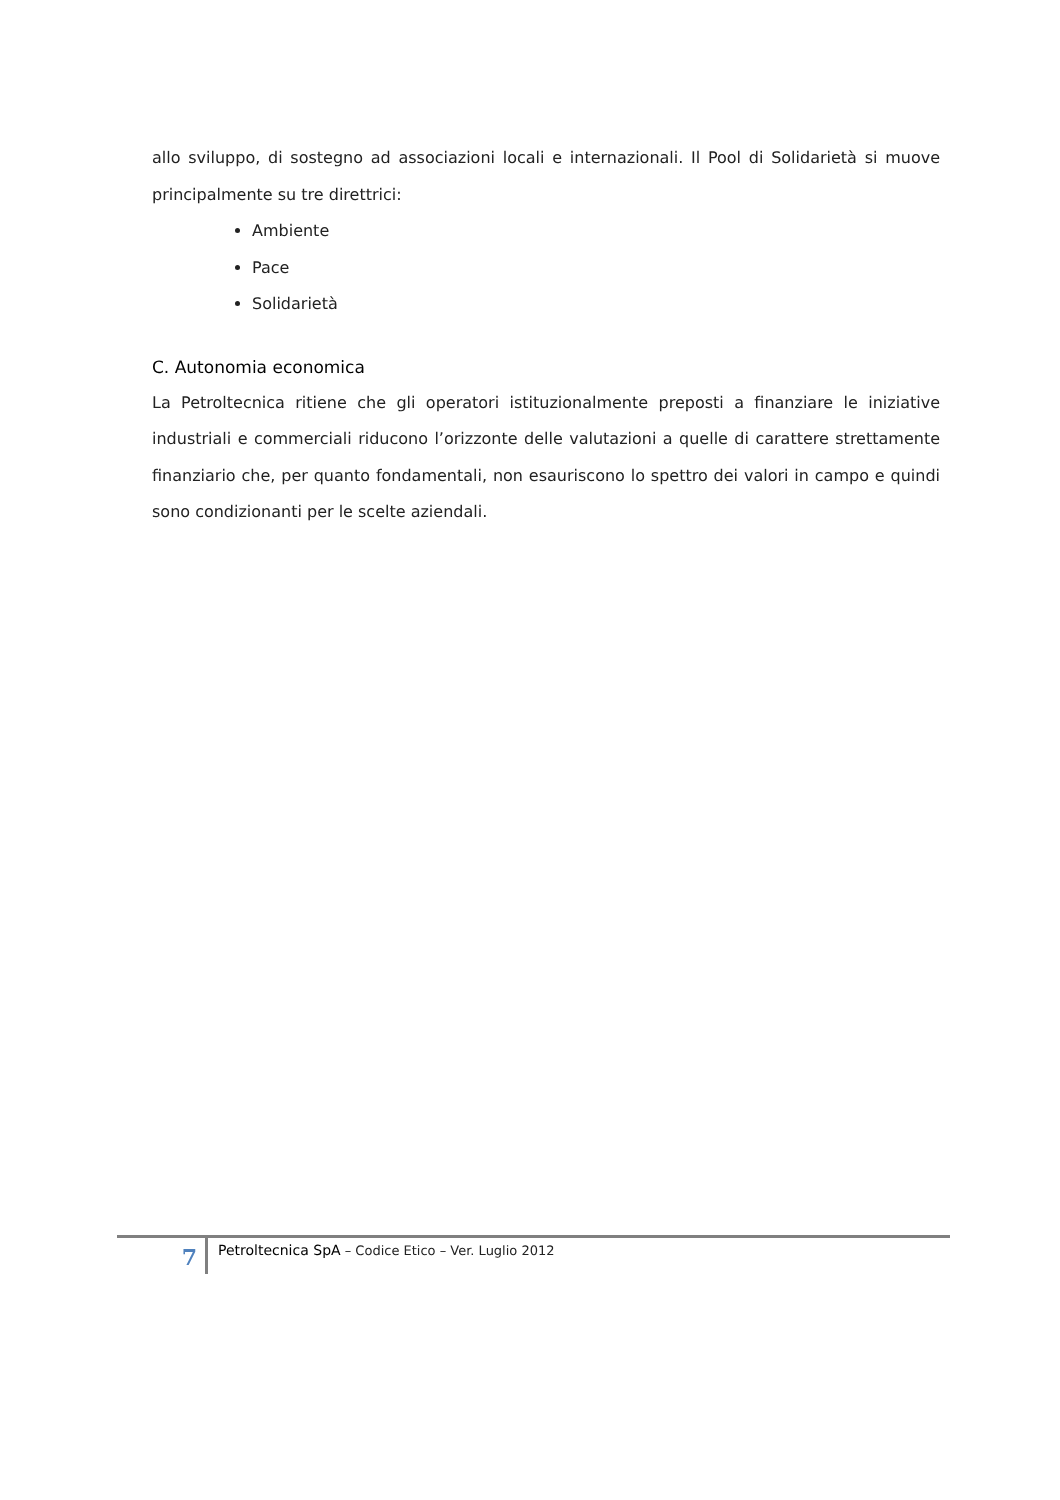allo sviluppo, di sostegno ad associazioni locali e internazionali. Il Pool di Solidarietà si muove principalmente su tre direttrici:
Ambiente
Pace
Solidarietà
C. Autonomia economica
La Petroltecnica ritiene che gli operatori istituzionalmente preposti a finanziare le iniziative industriali e commerciali riducono l’orizzonte delle valutazioni a quelle di carattere strettamente finanziario che, per quanto fondamentali, non esauriscono lo spettro dei valori in campo e quindi sono condizionanti per le scelte aziendali.
7
Petroltecnica SpA – Codice Etico – Ver. Luglio 2012